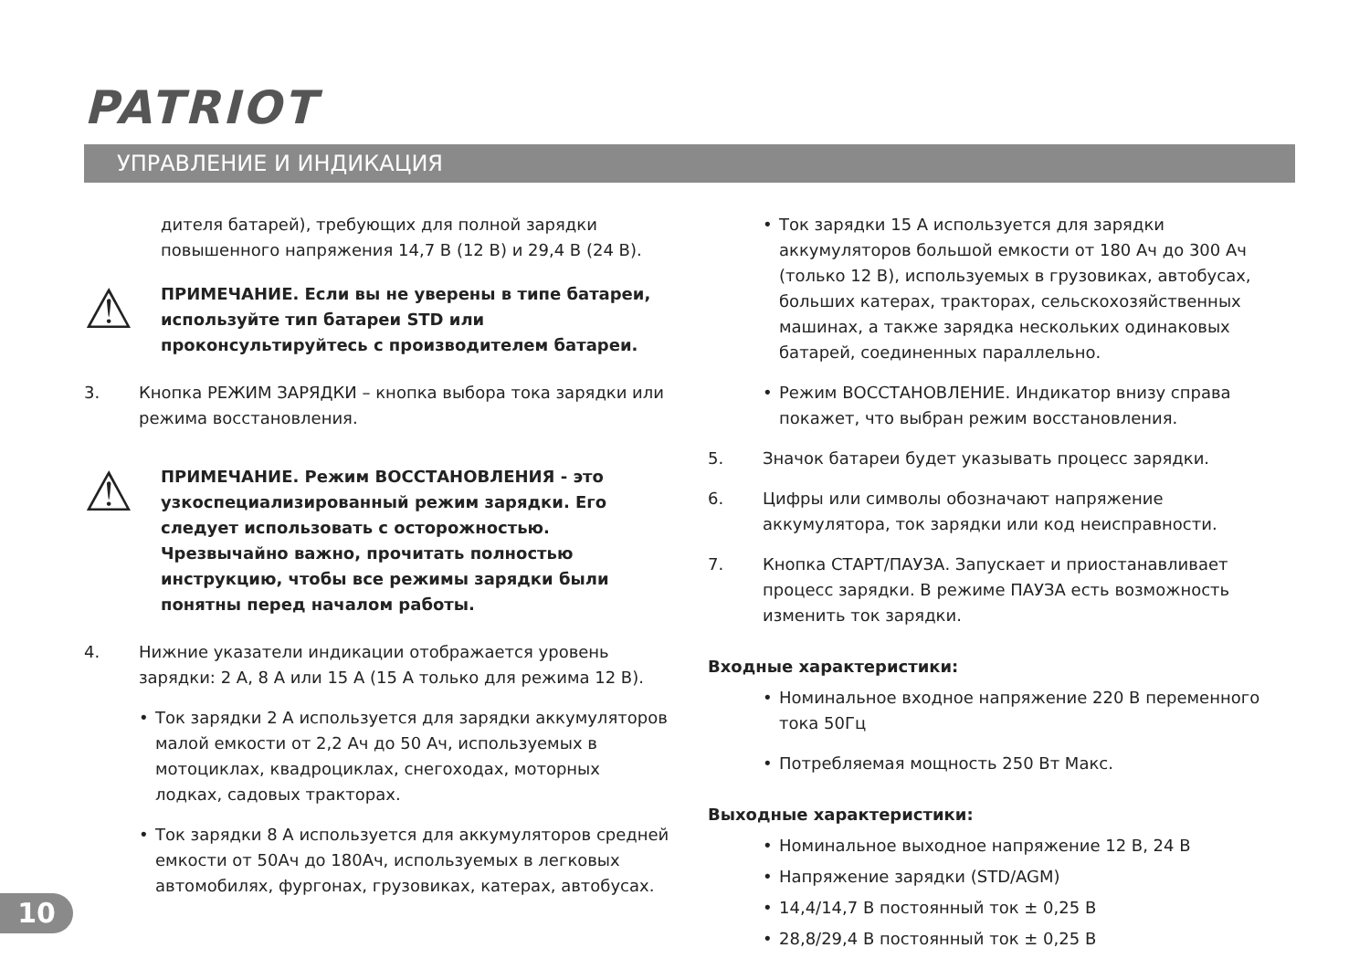PATRIOT
УПРАВЛЕНИЕ И ИНДИКАЦИЯ
дителя батарей), требующих для полной зарядки повышенного напряжения 14,7 В (12 В) и 29,4 В (24 В).
⚠
ПРИМЕЧАНИЕ. Если вы не уверены в типе батареи, используйте тип батареи STD или проконсультируйтесь с производителем батареи.
3. Кнопка РЕЖИМ ЗАРЯДКИ – кнопка выбора тока зарядки или режима восстановления.
⚠
ПРИМЕЧАНИЕ. Режим ВОССТАНОВЛЕНИЯ - это узкоспециализированный режим зарядки. Его следует использовать с осторожностью. Чрезвычайно важно, прочитать полностью инструкцию, чтобы все режимы зарядки были понятны перед началом работы.
4. Нижние указатели индикации отображается уровень зарядки: 2 А, 8 А или 15 А (15 А только для режима 12 В).
• Ток зарядки 2 А используется для зарядки аккумуляторов малой емкости от 2,2 Ач до 50 Ач, используемых в мотоциклах, квадроциклах, снегоходах, моторных лодках, садовых тракторах.
• Ток зарядки 8 А используется для аккумуляторов средней емкости от 50Ач до 180Ач, используемых в легковых автомобилях, фургонах, грузовиках, катерах, автобусах.
• Ток зарядки 15 А используется для зарядки аккумуляторов большой емкости от 180 Ач до 300 Ач (только 12 В), используемых в грузовиках, автобусах, больших катерах, тракторах, сельскохозяйственных машинах, а также зарядка нескольких одинаковых батарей, соединенных параллельно.
• Режим ВОССТАНОВЛЕНИЕ. Индикатор внизу справа покажет, что выбран режим восстановления.
5. Значок батареи будет указывать процесс зарядки.
6. Цифры или символы обозначают напряжение аккумулятора, ток зарядки или код неисправности.
7. Кнопка СТАРТ/ПАУЗА. Запускает и приостанавливает процесс зарядки. В режиме ПАУЗА есть возможность изменить ток зарядки.
Входные характеристики:
• Номинальное входное напряжение 220 В переменного тока 50Гц
• Потребляемая мощность 250 Вт Макс.
Выходные характеристики:
• Номинальное выходное напряжение 12 В, 24 В
• Напряжение зарядки (STD/AGM)
• 14,4/14,7 В постоянный ток ± 0,25 В
• 28,8/29,4 В постоянный ток ± 0,25 В
10